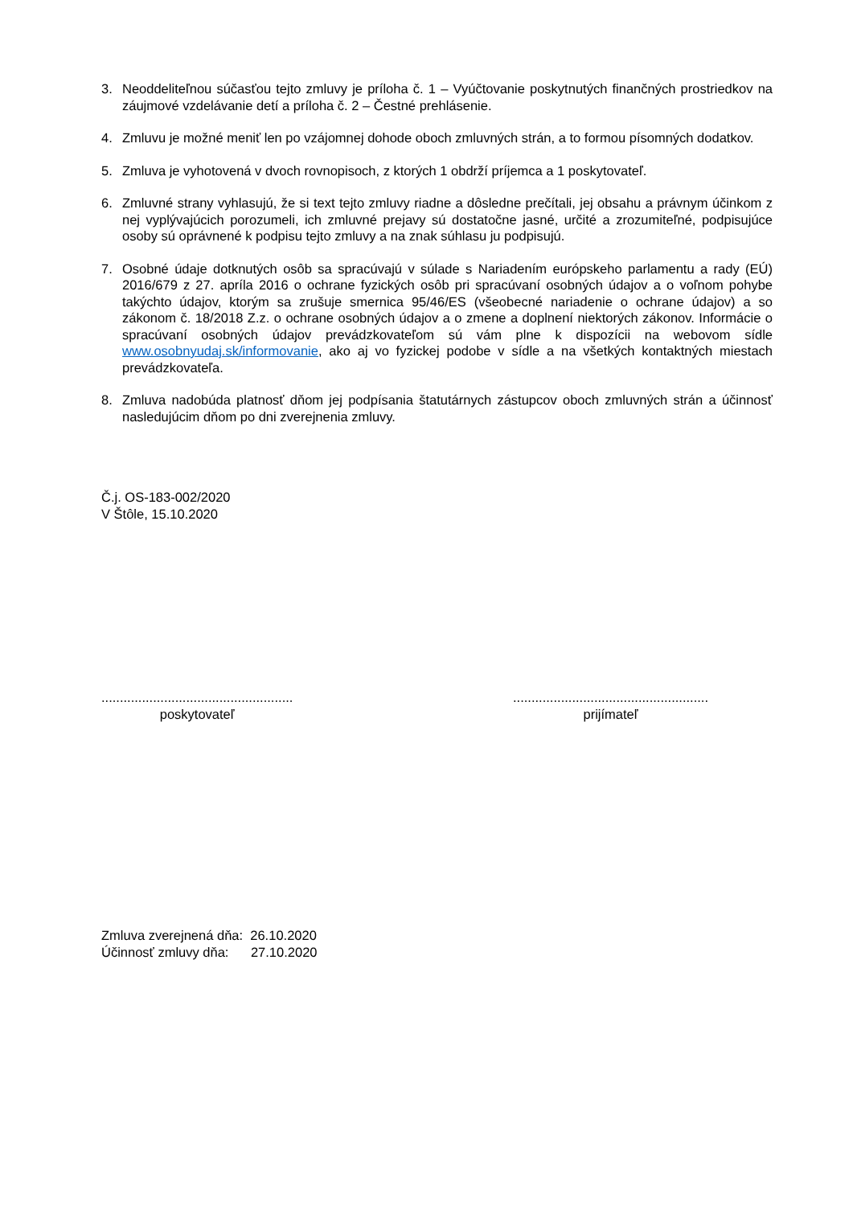3. Neoddeliteľnou súčasťou tejto zmluvy je príloha č. 1 – Vyúčtovanie poskytnutých finančných prostriedkov na záujmové vzdelávanie detí a príloha č. 2 – Čestné prehlásenie.
4. Zmluvu je možné meniť len po vzájomnej dohode oboch zmluvných strán, a to formou písomných dodatkov.
5. Zmluva je vyhotovená v dvoch rovnopisoch, z ktorých 1 obdrží príjemca a 1 poskytovateľ.
6. Zmluvné strany vyhlasujú, že si text tejto zmluvy riadne a dôsledne prečítali, jej obsahu a právnym účinkom z nej vyplývajúcich porozumeli, ich zmluvné prejavy sú dostatočne jasné, určité a zrozumiteľné, podpisujúce osoby sú oprávnené k podpisu tejto zmluvy a na znak súhlasu ju podpisujú.
7. Osobné údaje dotknutých osôb sa spracúvajú v súlade s Nariadením európskeho parlamentu a rady (EÚ) 2016/679 z 27. apríla 2016 o ochrane fyzických osôb pri spracúvaní osobných údajov a o voľnom pohybe takýchto údajov, ktorým sa zrušuje smernica 95/46/ES (všeobecné nariadenie o ochrane údajov) a so zákonom č. 18/2018 Z.z. o ochrane osobných údajov a o zmene a doplnení niektorých zákonov. Informácie o spracúvaní osobných údajov prevádzkovateľom sú vám plne k dispozícii na webovom sídle www.osobnyudaj.sk/informovanie, ako aj vo fyzickej podobe v sídle a na všetkých kontaktných miestach prevádzkovateľa.
8. Zmluva nadobúda platnosť dňom jej podpísania štatutárnych zástupcov oboch zmluvných strán a účinnosť nasledujúcim dňom po dni zverejnenia zmluvy.
Č.j. OS-183-002/2020
V Štôle, 15.10.2020
....................................................
poskytovateľ
.....................................................
prijímateľ
Zmluva zverejnená dňa: 26.10.2020
Účinnosť zmluvy dňa: 27.10.2020